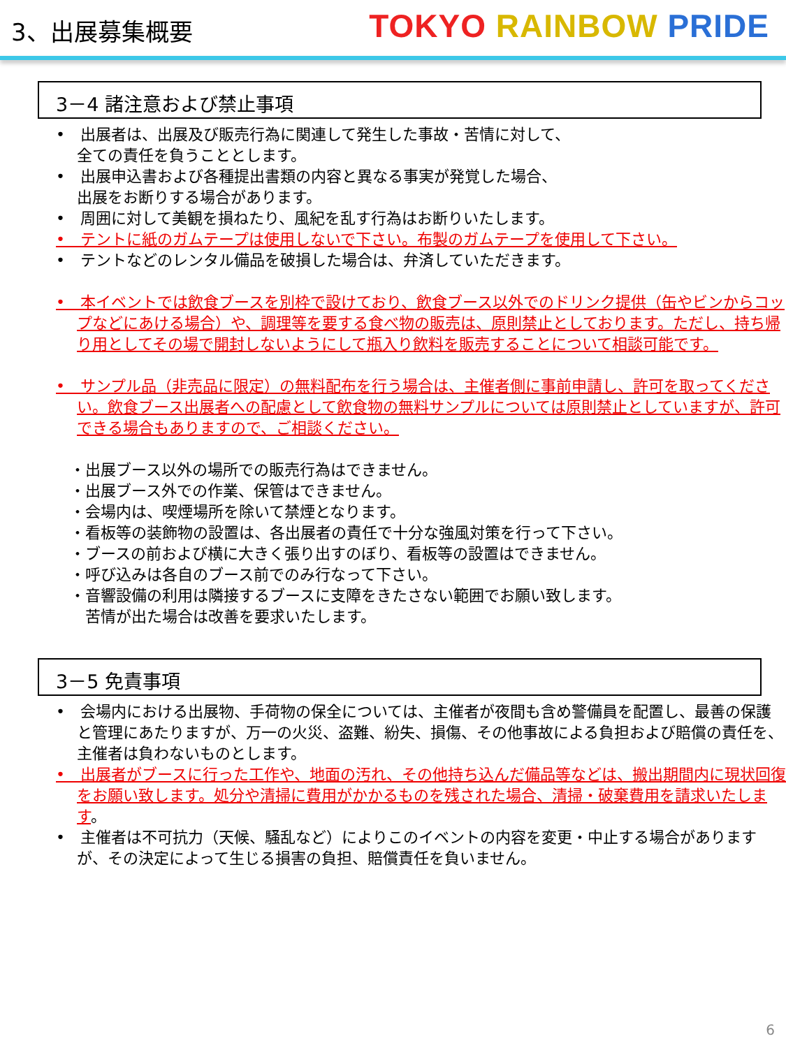3、出展募集概要
TOKYO RAINBOW PRIDE
3－4 諸注意および禁止事項
•　出展者は、出展及び販売行為に関連して発生した事故・苦情に対して、
全ての責任を負うこととします。
•　出展申込書および各種提出書類の内容と異なる事実が発覚した場合、
出展をお断りする場合があります。
•　周囲に対して美観を損ねたり、風紀を乱す行為はお断りいたします。
•　テントに紙のガムテープは使用しないで下さい。布製のガムテープを使用して下さい。
•　テントなどのレンタル備品を破損した場合は、弁済していただきます。
•　本イベントでは飲食ブースを別枠で設けており、飲食ブース以外でのドリンク提供（缶やビンからコップなどにあける場合）や、調理等を要する食べ物の販売は、原則禁止としております。ただし、持ち帰り用としてその場で開封しないようにして瓶入り飲料を販売することについて相談可能です。
•　サンプル品（非売品に限定）の無料配布を行う場合は、主催者側に事前申請し、許可を取ってください。飲食ブース出展者への配慮として飲食物の無料サンプルについては原則禁止としていますが、許可できる場合もありますので、ご相談ください。
・出展ブース以外の場所での販売行為はできません。
・出展ブース外での作業、保管はできません。
・会場内は、喫煙場所を除いて禁煙となります。
・看板等の装飾物の設置は、各出展者の責任で十分な強風対策を行って下さい。
・ブースの前および横に大きく張り出すのぼり、看板等の設置はできません。
・呼び込みは各自のブース前でのみ行なって下さい。
・音響設備の利用は隣接するブースに支障をきたさない範囲でお願い致します。
　苦情が出た場合は改善を要求いたします。
3－5 免責事項
•　会場内における出展物、手荷物の保全については、主催者が夜間も含め警備員を配置し、最善の保護と管理にあたりますが、万一の火災、盗難、紛失、損傷、その他事故による負担および賠償の責任を、主催者は負わないものとします。
•　出展者がブースに行った工作や、地面の汚れ、その他持ち込んだ備品等などは、搬出期間内に現状回復をお願い致します。処分や清掃に費用がかかるものを残された場合、清掃・破棄費用を請求いたします。
•　主催者は不可抗力（天候、騒乱など）によりこのイベントの内容を変更・中止する場合がありますが、その決定によって生じる損害の負担、賠償責任を負いません。
6